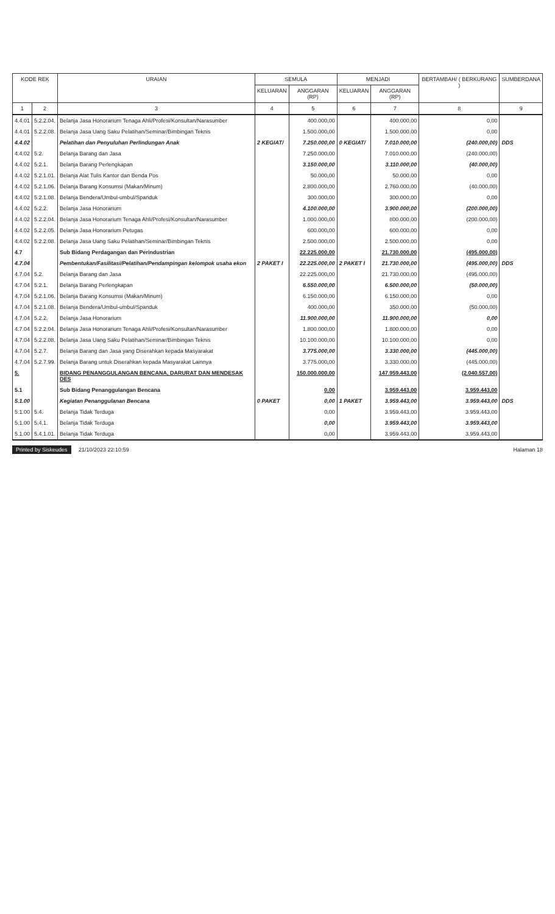| KODE REK | | URAIAN | SEMULA | | MENJADI | | BERTAMBAH/ ( BERKURANG ) | SUMBERDANA |
| --- | --- | --- | --- | --- | --- | --- | --- | --- |
| | | | KELUARAN | ANGGARAN (RP) | KELUARAN | ANGGARAN (RP) | | |
| 1 | 2 | 3 | 4 | 5 | 6 | 7 | 8 | 9 |
| 4.4.01 | 5.2.2.04. | Belanja Jasa Honorarium Tenaga Ahli/Profesi/Konsultan/Narasumber | | 400.000,00 | | 400.000,00 | 0,00 | |
| 4.4.01 | 5.2.2.08. | Belanja Jasa Uang Saku Pelatihan/Seminar/Bimbingan Teknis | | 1.500.000,00 | | 1.500.000,00 | 0,00 | |
| 4.4.02 | | Pelatihan dan Penyuluhan Perlindungan Anak | 2 KEGIAT/ | 7.250.000,00 | 0 KEGIAT/ | 7.010.000,00 | (240.000,00) | DDS |
| 4.4.02 | 5.2. | Belanja Barang dan Jasa | | 7.250.000,00 | | 7.010.000,00 | (240.000,00) | |
| 4.4.02 | 5.2.1. | Belanja Barang Perlengkapan | | 3.150.000,00 | | 3.110.000,00 | (40.000,00) | |
| 4.4.02 | 5.2.1.01. | Belanja Alat Tulis Kantor dan Benda Pos | | 50.000,00 | | 50.000,00 | 0,00 | |
| 4.4.02 | 5.2.1.06. | Belanja Barang Konsumsi (Makan/Minum) | | 2.800.000,00 | | 2.760.000,00 | (40.000,00) | |
| 4.4.02 | 5.2.1.08. | Belanja Bendera/Umbul-umbul/Spanduk | | 300.000,00 | | 300.000,00 | 0,00 | |
| 4.4.02 | 5.2.2. | Belanja Jasa Honorarium | | 4.100.000,00 | | 3.900.000,00 | (200.000,00) | |
| 4.4.02 | 5.2.2.04. | Belanja Jasa Honorarium Tenaga Ahli/Profesi/Konsultan/Narasumber | | 1.000.000,00 | | 800.000,00 | (200.000,00) | |
| 4.4.02 | 5.2.2.05. | Belanja Jasa Honorarium Petugas | | 600.000,00 | | 600.000,00 | 0,00 | |
| 4.4.02 | 5.2.2.08. | Belanja Jasa Uang Saku Pelatihan/Seminar/Bimbingan Teknis | | 2.500.000,00 | | 2.500.000,00 | 0,00 | |
| 4.7 | | Sub Bidang Perdagangan dan Perindustrian | | 22.225.000,00 | | 21.730.000,00 | (495.000,00) | |
| 4.7.04 | | Pembentukan/Fasilitasi/Pelatihan/Pendampingan kelompok usaha ekon | 2 PAKET I | 22.225.000,00 | 2 PAKET I | 21.730.000,00 | (495.000,00) | DDS |
| 4.7.04 | 5.2. | Belanja Barang dan Jasa | | 22.225.000,00 | | 21.730.000,00 | (495.000,00) | |
| 4.7.04 | 5.2.1. | Belanja Barang Perlengkapan | | 6.550.000,00 | | 6.500.000,00 | (50.000,00) | |
| 4.7.04 | 5.2.1.06. | Belanja Barang Konsumsi (Makan/Minum) | | 6.150.000,00 | | 6.150.000,00 | 0,00 | |
| 4.7.04 | 5.2.1.08. | Belanja Bendera/Umbul-umbul/Spanduk | | 400.000,00 | | 350.000,00 | (50.000,00) | |
| 4.7.04 | 5.2.2. | Belanja Jasa Honorarium | | 11.900.000,00 | | 11.900.000,00 | 0,00 | |
| 4.7.04 | 5.2.2.04. | Belanja Jasa Honorarium Tenaga Ahli/Profesi/Konsultan/Narasumber | | 1.800.000,00 | | 1.800.000,00 | 0,00 | |
| 4.7.04 | 5.2.2.08. | Belanja Jasa Uang Saku Pelatihan/Seminar/Bimbingan Teknis | | 10.100.000,00 | | 10.100.000,00 | 0,00 | |
| 4.7.04 | 5.2.7. | Belanja Barang dan Jasa yang Diserahkan kepada Masyarakat | | 3.775.000,00 | | 3.330.000,00 | (445.000,00) | |
| 4.7.04 | 5.2.7.99. | Belanja Barang untuk Diserahkan kepada Masyarakat Lainnya | | 3.775.000,00 | | 3.330.000,00 | (445.000,00) | |
| 5. | | BIDANG PENANGGULANGAN BENCANA, DARURAT DAN MENDESAK DES | | 150.000.000,00 | | 147.959.443,00 | (2.040.557,00) | |
| 5.1 | | Sub Bidang Penanggulangan Bencana | | 0,00 | | 3.959.443,00 | 3.959.443,00 | |
| 5.1.00 | | Kegiatan Penanggulanan Bencana | 0 PAKET | 0,00 | 1 PAKET | 3.959.443,00 | 3.959.443,00 | DDS |
| 5.1.00 | 5.4. | Belanja Tidak Terduga | | 0,00 | | 3.959.443,00 | 3.959.443,00 | |
| 5.1.00 | 5.4.1. | Belanja Tidak Terduga | | 0,00 | | 3.959.443,00 | 3.959.443,00 | |
| 5.1.00 | 5.4.1.01. | Belanja Tidak Terduga | | 0,00 | | 3.959.443,00 | 3.959.443,00 | |
Printed by Siskeudes 21/10/2023 22:10:59
Halaman 18